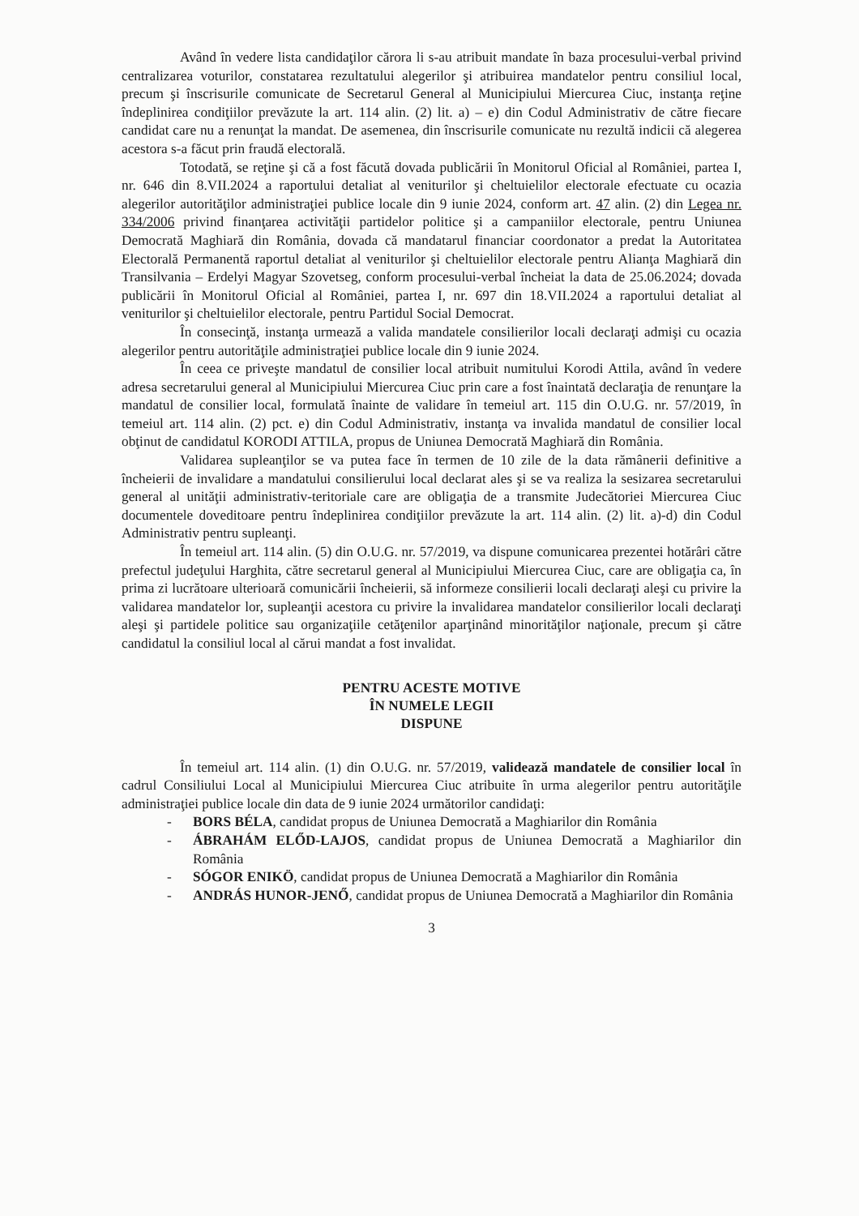Având în vedere lista candidaţilor cărora li s-au atribuit mandate în baza procesului-verbal privind centralizarea voturilor, constatarea rezultatului alegerilor şi atribuirea mandatelor pentru consiliul local, precum şi înscrisurile comunicate de Secretarul General al Municipiului Miercurea Ciuc, instanţa reţine îndeplinirea condiţiilor prevăzute la art. 114 alin. (2) lit. a) – e) din Codul Administrativ de către fiecare candidat care nu a renunţat la mandat. De asemenea, din înscrisurile comunicate nu rezultă indicii că alegerea acestora s-a făcut prin fraudă electorală.
Totodată, se reţine şi că a fost făcută dovada publicării în Monitorul Oficial al României, partea I, nr. 646 din 8.VII.2024 a raportului detaliat al veniturilor şi cheltuielilor electorale efectuate cu ocazia alegerilor autorităţilor administraţiei publice locale din 9 iunie 2024, conform art. 47 alin. (2) din Legea nr. 334/2006 privind finanţarea activităţii partidelor politice şi a campaniilor electorale, pentru Uniunea Democrată Maghiară din România, dovada că mandatarul financiar coordonator a predat la Autoritatea Electorală Permanentă raportul detaliat al veniturilor şi cheltuielilor electorale pentru Alianţa Maghiară din Transilvania – Erdelyi Magyar Szovetseg, conform procesului-verbal încheiat la data de 25.06.2024; dovada publicării în Monitorul Oficial al României, partea I, nr. 697 din 18.VII.2024 a raportului detaliat al veniturilor şi cheltuielilor electorale, pentru Partidul Social Democrat.
În consecinţă, instanţa urmează a valida mandatele consilierilor locali declaraţi admişi cu ocazia alegerilor pentru autorităţile administraţiei publice locale din 9 iunie 2024.
În ceea ce priveşte mandatul de consilier local atribuit numitului Korodi Attila, având în vedere adresa secretarului general al Municipiului Miercurea Ciuc prin care a fost înaintată declaraţia de renunţare la mandatul de consilier local, formulată înainte de validare în temeiul art. 115 din O.U.G. nr. 57/2019, în temeiul art. 114 alin. (2) pct. e) din Codul Administrativ, instanţa va invalida mandatul de consilier local obţinut de candidatul KORODI ATTILA, propus de Uniunea Democrată Maghiară din România.
Validarea supleanţilor se va putea face în termen de 10 zile de la data rămânerii definitive a încheierii de invalidare a mandatului consilierului local declarat ales şi se va realiza la sesizarea secretarului general al unităţii administrativ-teritoriale care are obligaţia de a transmite Judecătoriei Miercurea Ciuc documentele doveditoare pentru îndeplinirea condiţiilor prevăzute la art. 114 alin. (2) lit. a)-d) din Codul Administrativ pentru supleanţi.
În temeiul art. 114 alin. (5) din O.U.G. nr. 57/2019, va dispune comunicarea prezentei hotărâri către prefectul judeţului Harghita, către secretarul general al Municipiului Miercurea Ciuc, care are obligaţia ca, în prima zi lucrătoare ulterioară comunicării încheierii, să informeze consilierii locali declaraţi aleşi cu privire la validarea mandatelor lor, supleanţii acestora cu privire la invalidarea mandatelor consilierilor locali declaraţi aleşi şi partidele politice sau organizaţiile cetăţenilor aparţinând minorităţilor naţionale, precum şi către candidatul la consiliul local al cărui mandat a fost invalidat.
PENTRU ACESTE MOTIVE
ÎN NUMELE LEGII
DISPUNE
În temeiul art. 114 alin. (1) din O.U.G. nr. 57/2019, validează mandatele de consilier local în cadrul Consiliului Local al Municipiului Miercurea Ciuc atribuite în urma alegerilor pentru autorităţile administraţiei publice locale din data de 9 iunie 2024 următorilor candidaţi:
- BORS BÉLA, candidat propus de Uniunea Democrată a Maghiarilor din România
- ÁBRAHÁM ELŐD-LAJOS, candidat propus de Uniunea Democrată a Maghiarilor din România
- SÓGOR ENIKÖ, candidat propus de Uniunea Democrată a Maghiarilor din România
- ANDRÁS HUNOR-JENŐ, candidat propus de Uniunea Democrată a Maghiarilor din România
3